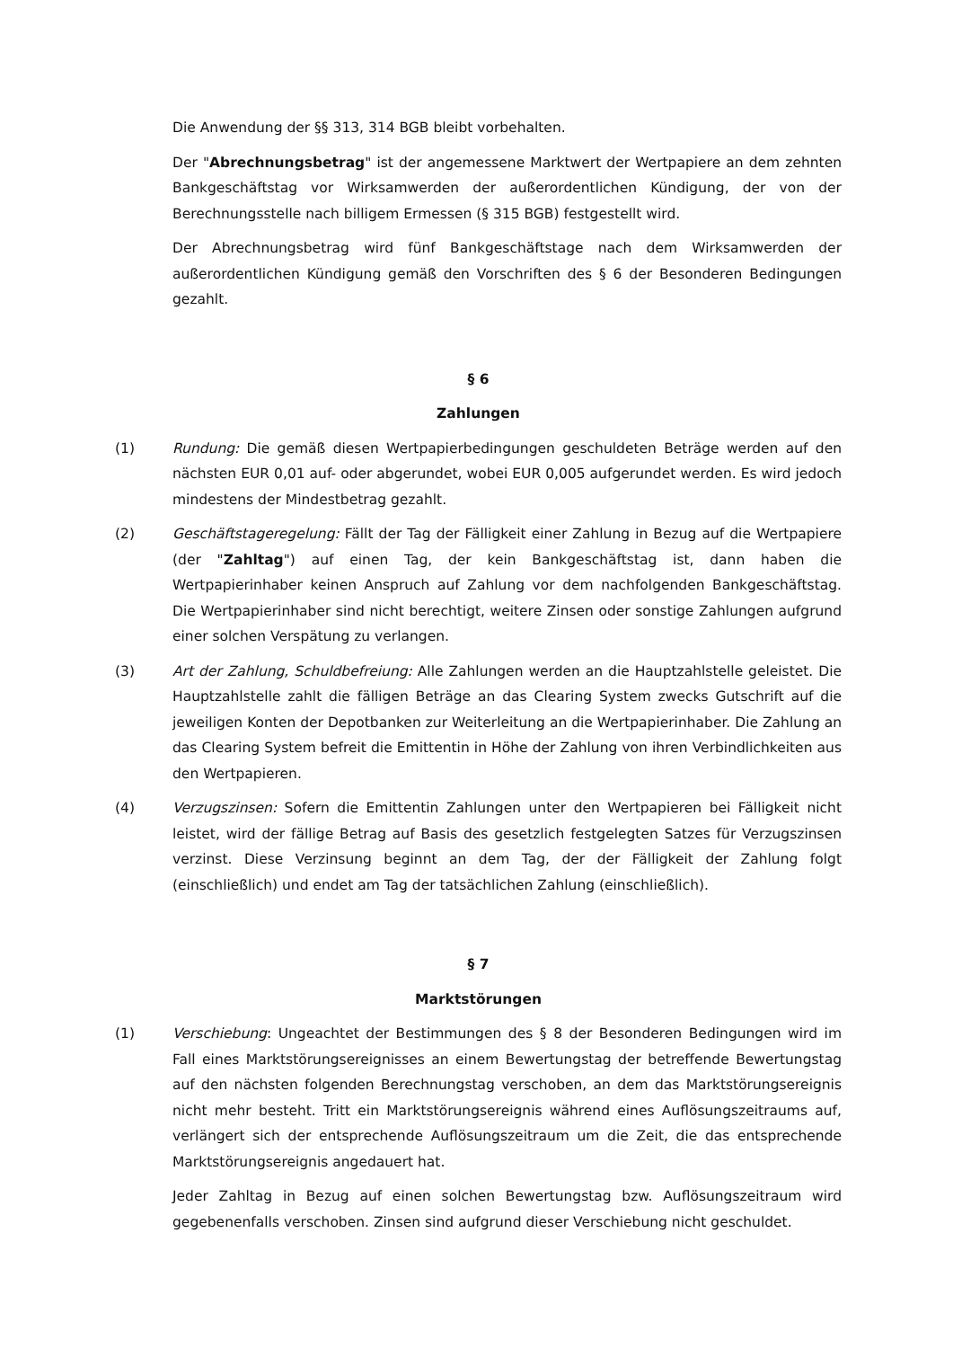Die Anwendung der §§ 313, 314 BGB bleibt vorbehalten.
Der "Abrechnungsbetrag" ist der angemessene Marktwert der Wertpapiere an dem zehnten Bankgeschäftstag vor Wirksamwerden der außerordentlichen Kündigung, der von der Berechnungsstelle nach billigem Ermessen (§ 315 BGB) festgestellt wird.
Der Abrechnungsbetrag wird fünf Bankgeschäftstage nach dem Wirksamwerden der außerordentlichen Kündigung gemäß den Vorschriften des § 6 der Besonderen Bedingungen gezahlt.
§ 6
Zahlungen
(1) Rundung: Die gemäß diesen Wertpapierbedingungen geschuldeten Beträge werden auf den nächsten EUR 0,01 auf- oder abgerundet, wobei EUR 0,005 aufgerundet werden. Es wird jedoch mindestens der Mindestbetrag gezahlt.
(2) Geschäftstageregelung: Fällt der Tag der Fälligkeit einer Zahlung in Bezug auf die Wertpapiere (der "Zahltag") auf einen Tag, der kein Bankgeschäftstag ist, dann haben die Wertpapierinhaber keinen Anspruch auf Zahlung vor dem nachfolgenden Bankgeschäftstag. Die Wertpapierinhaber sind nicht berechtigt, weitere Zinsen oder sonstige Zahlungen aufgrund einer solchen Verspätung zu verlangen.
(3) Art der Zahlung, Schuldbefreiung: Alle Zahlungen werden an die Hauptzahlstelle geleistet. Die Hauptzahlstelle zahlt die fälligen Beträge an das Clearing System zwecks Gutschrift auf die jeweiligen Konten der Depotbanken zur Weiterleitung an die Wertpapierinhaber. Die Zahlung an das Clearing System befreit die Emittentin in Höhe der Zahlung von ihren Verbindlichkeiten aus den Wertpapieren.
(4) Verzugszinsen: Sofern die Emittentin Zahlungen unter den Wertpapieren bei Fälligkeit nicht leistet, wird der fällige Betrag auf Basis des gesetzlich festgelegten Satzes für Verzugszinsen verzinst. Diese Verzinsung beginnt an dem Tag, der der Fälligkeit der Zahlung folgt (einschließlich) und endet am Tag der tatsächlichen Zahlung (einschließlich).
§ 7
Marktstörungen
(1) Verschiebung: Ungeachtet der Bestimmungen des § 8 der Besonderen Bedingungen wird im Fall eines Marktstörungsereignisses an einem Bewertungstag der betreffende Bewertungstag auf den nächsten folgenden Berechnungstag verschoben, an dem das Marktstörungsereignis nicht mehr besteht. Tritt ein Marktstörungsereignis während eines Auflösungszeitraums auf, verlängert sich der entsprechende Auflösungszeitraum um die Zeit, die das entsprechende Marktstörungsereignis angedauert hat.
Jeder Zahltag in Bezug auf einen solchen Bewertungstag bzw. Auflösungszeitraum wird gegebenenfalls verschoben. Zinsen sind aufgrund dieser Verschiebung nicht geschuldet.